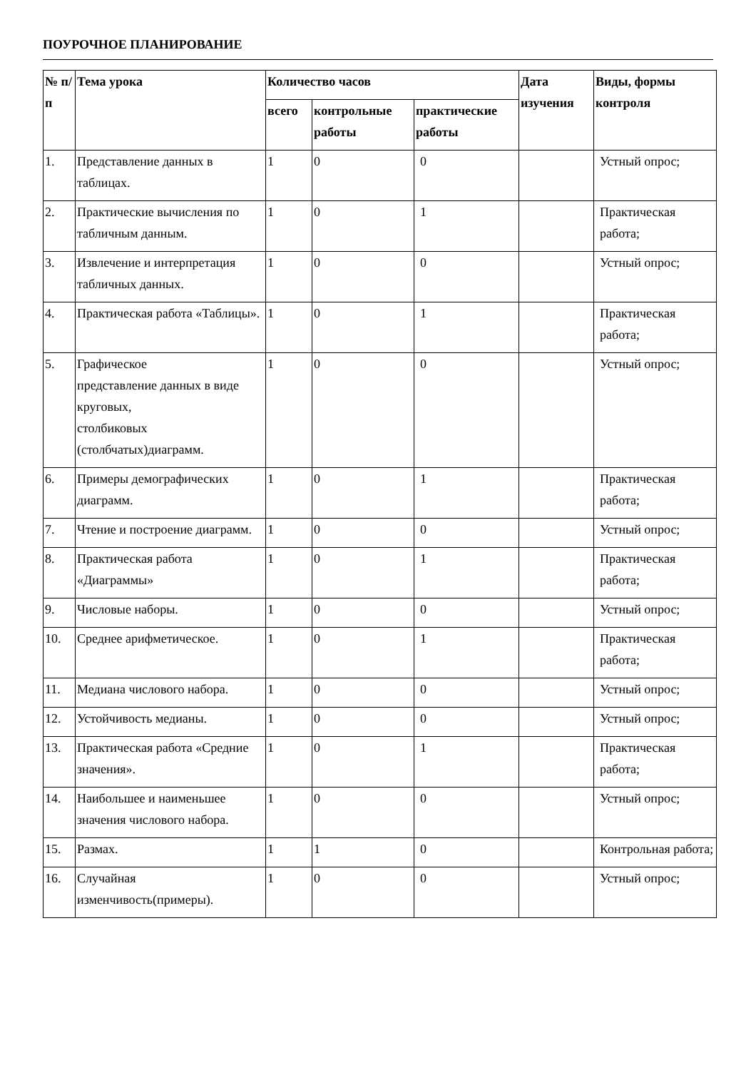ПОУРОЧНОЕ ПЛАНИРОВАНИЕ
| № п/п | Тема урока | Количество часов | | | Дата изучения | Виды, формы контроля |
| --- | --- | --- | --- | --- | --- | --- |
| | | всего | контрольные работы | практические работы | | |
| 1. | Представление данных в таблицах. | 1 | 0 | 0 | | Устный опрос; |
| 2. | Практические вычисления по табличным данным. | 1 | 0 | 1 | | Практическая работа; |
| 3. | Извлечение и интерпретация табличных данных. | 1 | 0 | 0 | | Устный опрос; |
| 4. | Практическая работа «Таблицы». | 1 | 0 | 1 | | Практическая работа; |
| 5. | Графическое представление данных в виде круговых, столбиковых (столбчатых)диаграмм. | 1 | 0 | 0 | | Устный опрос; |
| 6. | Примеры демографических диаграмм. | 1 | 0 | 1 | | Практическая работа; |
| 7. | Чтение и построение диаграмм. | 1 | 0 | 0 | | Устный опрос; |
| 8. | Практическая работа «Диаграммы» | 1 | 0 | 1 | | Практическая работа; |
| 9. | Числовые наборы. | 1 | 0 | 0 | | Устный опрос; |
| 10. | Среднее арифметическое. | 1 | 0 | 1 | | Практическая работа; |
| 11. | Медиана числового набора. | 1 | 0 | 0 | | Устный опрос; |
| 12. | Устойчивость медианы. | 1 | 0 | 0 | | Устный опрос; |
| 13. | Практическая работа «Средние значения». | 1 | 0 | 1 | | Практическая работа; |
| 14. | Наибольшее и наименьшее значения числового набора. | 1 | 0 | 0 | | Устный опрос; |
| 15. | Размах. | 1 | 1 | 0 | | Контрольная работа; |
| 16. | Случайная изменчивость(примеры). | 1 | 0 | 0 | | Устный опрос; |